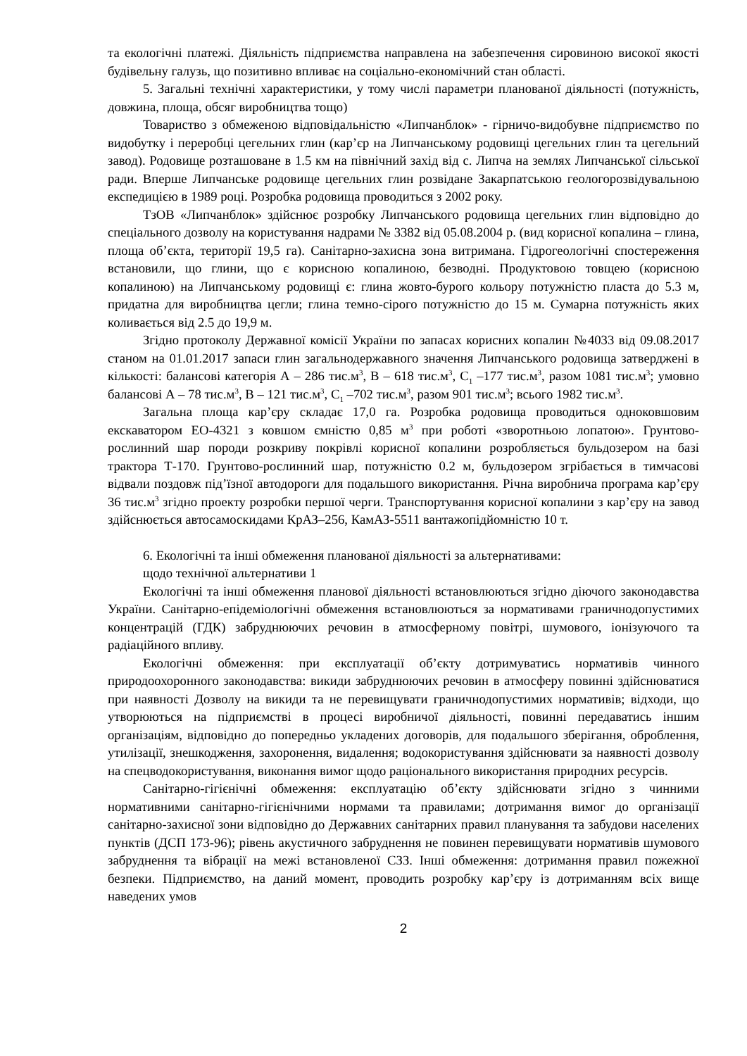та екологічні платежі. Діяльність підприємства направлена на забезпечення сировиною високої якості будівельну галузь, що позитивно впливає на соціально-економічний стан області.
5. Загальні технічні характеристики, у тому числі параметри планованої діяльності (потужність, довжина, площа, обсяг виробництва тощо)
Товариство з обмеженою відповідальністю «Липчанблок» - гірничо-видобувне підприємство по видобутку і переробці цегельних глин (кар’єр на Липчанському родовищі цегельних глин та цегельний завод). Родовище розташоване в 1.5 км на північний захід від с. Липча на землях Липчанської сільської ради. Вперше Липчанське родовище цегельних глин розвідане Закарпатською геологорозвідувальною експедицією в 1989 році. Розробка родовища проводиться з 2002 року.
ТзОВ «Липчанблок» здійснює розробку Липчанського родовища цегельних глин відповідно до спеціального дозволу на користування надрами № 3382 від 05.08.2004 р. (вид корисної копалина – глина, площа об’єкта, території 19,5 га). Санітарно-захисна зона витримана. Гідрогеологічні спостереження встановили, що глини, що є корисною копалиною, безводні. Продуктовою товщею (корисною копалиною) на Липчанському родовищі є: глина жовто-бурого кольору потужністю пласта до 5.3 м, придатна для виробництва цегли; глина темно-сірого потужністю до 15 м. Сумарна потужність яких коливається від 2.5 до 19,9 м.
Згідно протоколу Державної комісії України по запасах корисних копалин №4033 від 09.08.2017 станом на 01.01.2017 запаси глин загальнодержавного значення Липчанського родовища затверджені в кількості: балансові категорія А – 286 тис.м<sup>3</sup>, В – 618 тис.м<sup>3</sup>, С<sub>1</sub> –177 тис.м<sup>3</sup>, разом 1081 тис.м<sup>3</sup>; умовно балансові А – 78 тис.м<sup>3</sup>, В – 121 тис.м<sup>3</sup>, С<sub>1</sub> –702 тис.м<sup>3</sup>, разом 901 тис.м<sup>3</sup>; всього 1982 тис.м<sup>3</sup>.
Загальна площа кар’єру складає 17,0 га. Розробка родовища проводиться одноковшовим екскаватором ЕО-4321 з ковшом ємністю 0,85 м<sup>3</sup> при роботі «зворотньою лопатою». Грунтово-рослинний шар породи розкриву покрівлі корисної копалини розробляється бульдозером на базі трактора Т-170. Грунтово-рослинний шар, потужністю 0.2 м, бульдозером згрібається в тимчасові відвали поздовж під’їзної автодороги для подальшого використання. Річна виробнича програма кар’єру 36 тис.м<sup>3</sup> згідно проекту розробки першої черги. Транспортування корисної копалини з кар’єру на завод здійснюється автосамоскидами КрАЗ–256, КамАЗ-5511 вантажопідйомністю 10 т.
6. Екологічні та інші обмеження планованої діяльності за альтернативами:
щодо технічної альтернативи 1
Екологічні та інші обмеження планової діяльності встановлюються згідно діючого законодавства України. Санітарно-епідеміологічні обмеження встановлюються за нормативами граничнодопустимих концентрацій (ГДК) забруднюючих речовин в атмосферному повітрі, шумового, іонізуючого та радіаційного впливу.
Екологічні обмеження: при експлуатації об’єкту дотримуватись нормативів чинного природоохоронного законодавства: викиди забруднюючих речовин в атмосферу повинні здійснюватися при наявності Дозволу на викиди та не перевищувати граничнодопустимих нормативів; відходи, що утворюються на підприємстві в процесі виробничої діяльності, повинні передаватись іншим організаціям, відповідно до попередньо укладених договорів, для подальшого зберігання, оброблення, утилізації, знешкодження, захоронення, видалення; водокористування здійснювати за наявності дозволу на спецводокористування, виконання вимог щодо раціонального використання природних ресурсів.
Санітарно-гігієнічні обмеження: експлуатацію об’єкту здійснювати згідно з чинними нормативними санітарно-гігієнічними нормами та правилами; дотримання вимог до організації санітарно-захисної зони відповідно до Державних санітарних правил планування та забудови населених пунктів (ДСП 173-96); рівень акустичного забруднення не повинен перевищувати нормативів шумового забруднення та вібрації на межі встановленої СЗЗ. Інші обмеження: дотримання правил пожежної безпеки. Підприємство, на даний момент, проводить розробку кар’єру із дотриманням всіх вище наведених умов
2